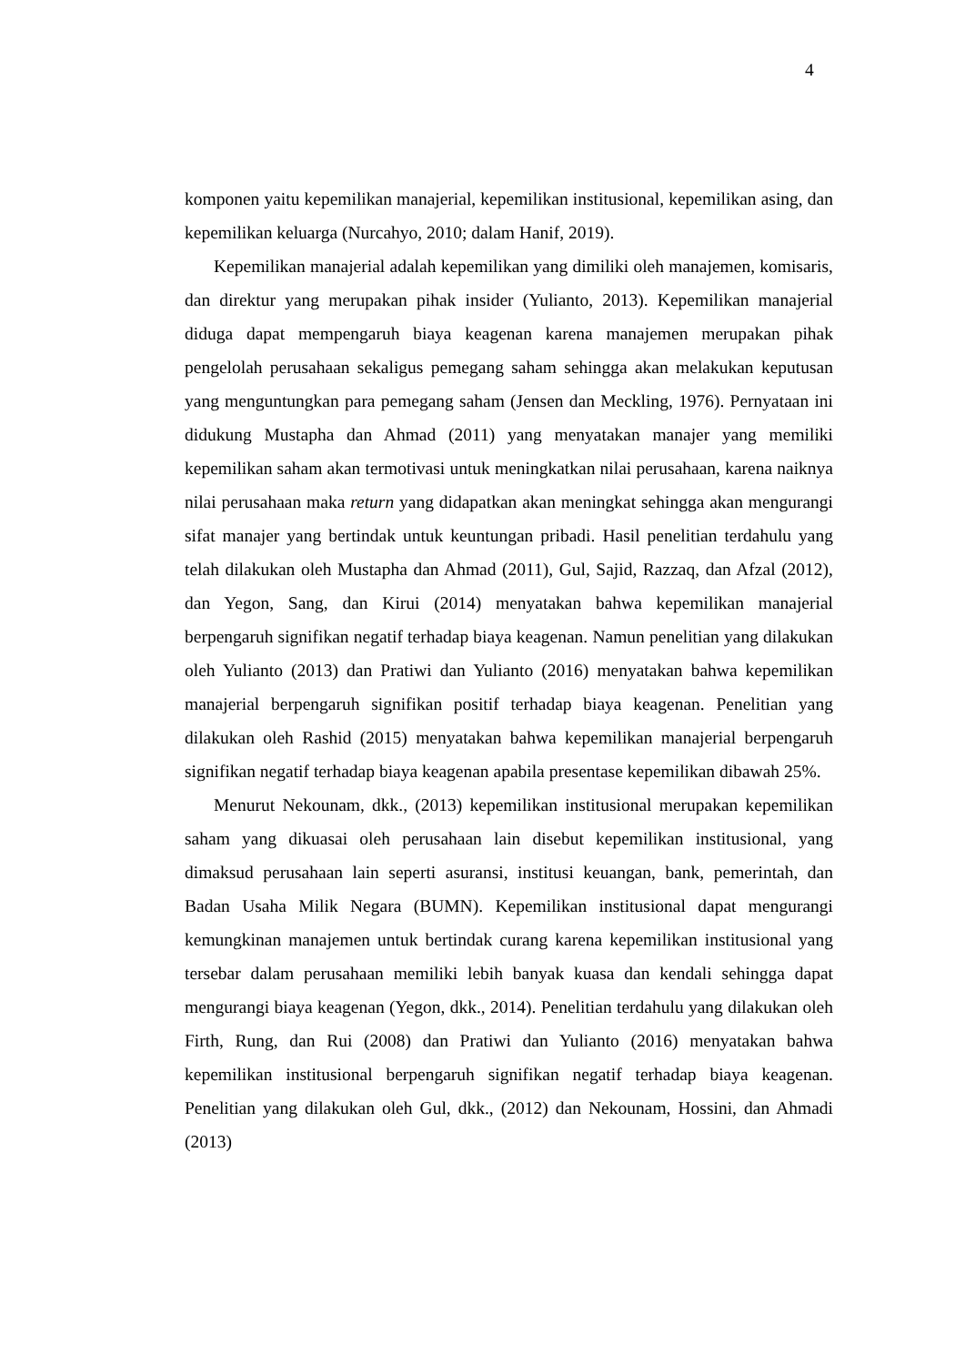4
komponen yaitu kepemilikan manajerial, kepemilikan institusional, kepemilikan asing, dan kepemilikan keluarga (Nurcahyo, 2010; dalam Hanif, 2019).
Kepemilikan manajerial adalah kepemilikan yang dimiliki oleh manajemen, komisaris, dan direktur yang merupakan pihak insider (Yulianto, 2013). Kepemilikan manajerial diduga dapat mempengaruh biaya keagenan karena manajemen merupakan pihak pengelolah perusahaan sekaligus pemegang saham sehingga akan melakukan keputusan yang menguntungkan para pemegang saham (Jensen dan Meckling, 1976). Pernyataan ini didukung Mustapha dan Ahmad (2011) yang menyatakan manajer yang memiliki kepemilikan saham akan termotivasi untuk meningkatkan nilai perusahaan, karena naiknya nilai perusahaan maka return yang didapatkan akan meningkat sehingga akan mengurangi sifat manajer yang bertindak untuk keuntungan pribadi. Hasil penelitian terdahulu yang telah dilakukan oleh Mustapha dan Ahmad (2011), Gul, Sajid, Razzaq, dan Afzal (2012), dan Yegon, Sang, dan Kirui (2014) menyatakan bahwa kepemilikan manajerial berpengaruh signifikan negatif terhadap biaya keagenan. Namun penelitian yang dilakukan oleh Yulianto (2013) dan Pratiwi dan Yulianto (2016) menyatakan bahwa kepemilikan manajerial berpengaruh signifikan positif terhadap biaya keagenan. Penelitian yang dilakukan oleh Rashid (2015) menyatakan bahwa kepemilikan manajerial berpengaruh signifikan negatif terhadap biaya keagenan apabila presentase kepemilikan dibawah 25%.
Menurut Nekounam, dkk., (2013) kepemilikan institusional merupakan kepemilikan saham yang dikuasai oleh perusahaan lain disebut kepemilikan institusional, yang dimaksud perusahaan lain seperti asuransi, institusi keuangan, bank, pemerintah, dan Badan Usaha Milik Negara (BUMN). Kepemilikan institusional dapat mengurangi kemungkinan manajemen untuk bertindak curang karena kepemilikan institusional yang tersebar dalam perusahaan memiliki lebih banyak kuasa dan kendali sehingga dapat mengurangi biaya keagenan (Yegon, dkk., 2014). Penelitian terdahulu yang dilakukan oleh Firth, Rung, dan Rui (2008) dan Pratiwi dan Yulianto (2016) menyatakan bahwa kepemilikan institusional berpengaruh signifikan negatif terhadap biaya keagenan. Penelitian yang dilakukan oleh Gul, dkk., (2012) dan Nekounam, Hossini, dan Ahmadi (2013)